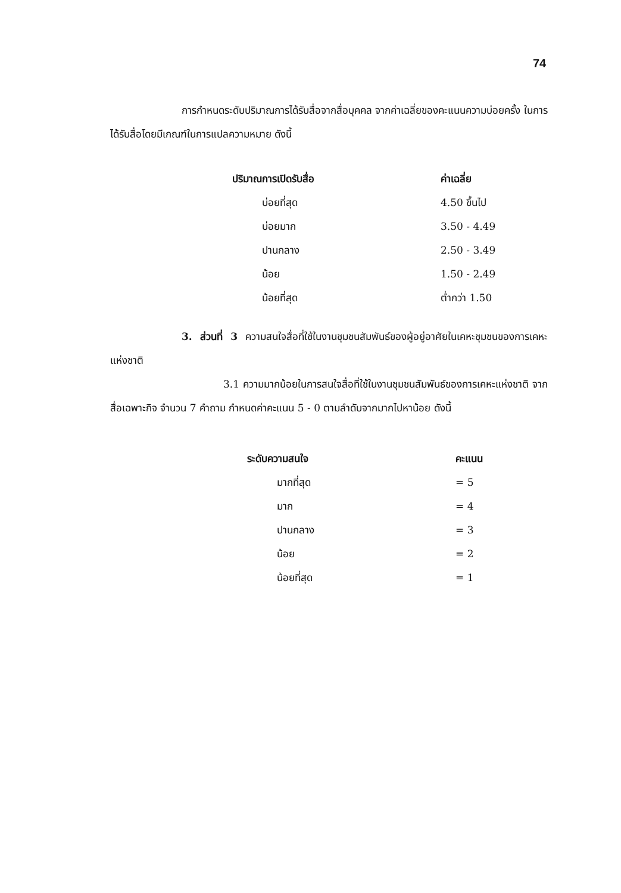74
การกำหนดระดับปริมาณการได้รับสื่อจากสื่อบุคคล จากค่าเฉลี่ยของคะแนนความบ่อยครั้ง ในการได้รับสื่อโดยมีเกณฑ์ในการแปลความหมาย ดังนี้
| ปริมาณการเปิดรับสื่อ | ค่าเฉลี่ย |
| --- | --- |
| บ่อยที่สุด | 4.50 ขึ้นไป |
| บ่อยมาก | 3.50 - 4.49 |
| ปานกลาง | 2.50 - 3.49 |
| น้อย | 1.50 - 2.49 |
| น้อยที่สุด | ต่ำกว่า 1.50 |
3. ส่วนที่ 3 ความสนใจสื่อที่ใช้ในงานชุมชนสัมพันธ์ของผู้อยู่อาศัยในเคหะชุมชนของการเคหะแห่งชาติ
3.1 ความมากน้อยในการสนใจสื่อที่ใช้ในงานชุมชนสัมพันธ์ของการเคหะแห่งชาติ จากสื่อเฉพาะกิจ จำนวน 7 คำถาม กำหนดค่าคะแนน 5 - 0 ตามลำดับจากมากไปหาน้อย ดังนี้
| ระดับความสนใจ | คะแนน |
| --- | --- |
| มากที่สุด | = 5 |
| มาก | = 4 |
| ปานกลาง | = 3 |
| น้อย | = 2 |
| น้อยที่สุด | = 1 |